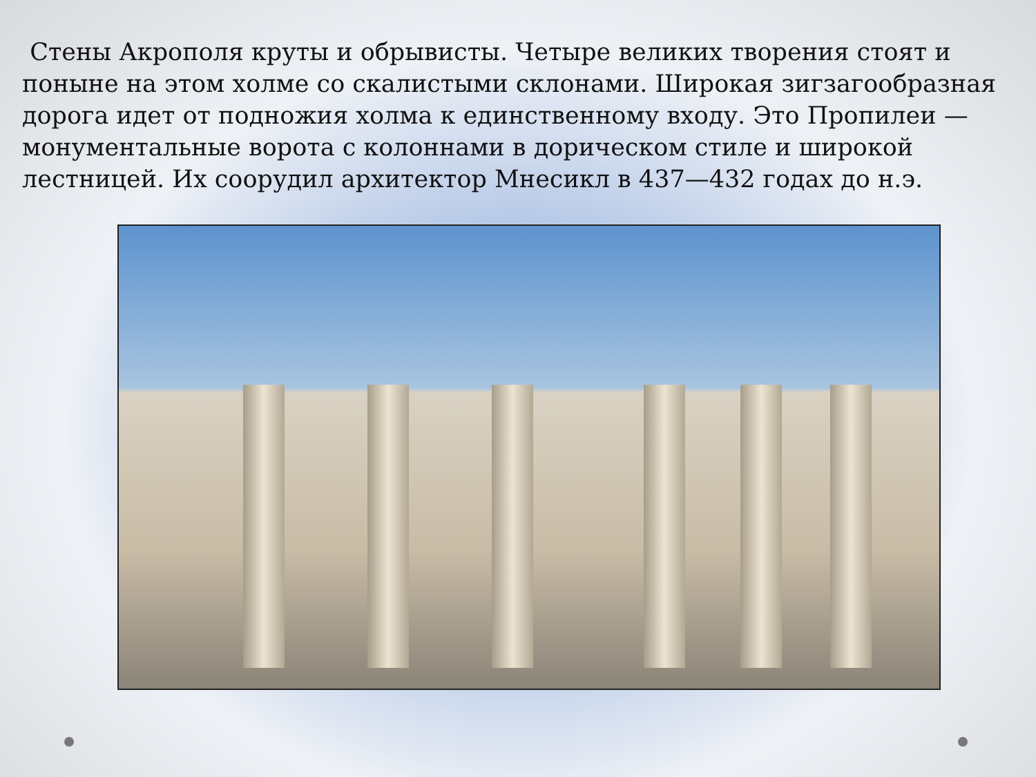Стены Акрополя круты и обрывисты. Четыре великих творения стоят и поныне на этом холме со скалистыми склонами. Широкая зигзагообразная дорога идет от подножия холма к единственному входу. Это Пропилеи — монументальные ворота с колоннами в дорическом стиле и широкой лестницей. Их соорудил архитектор Мнесикл в 437—432 годах до н.э.